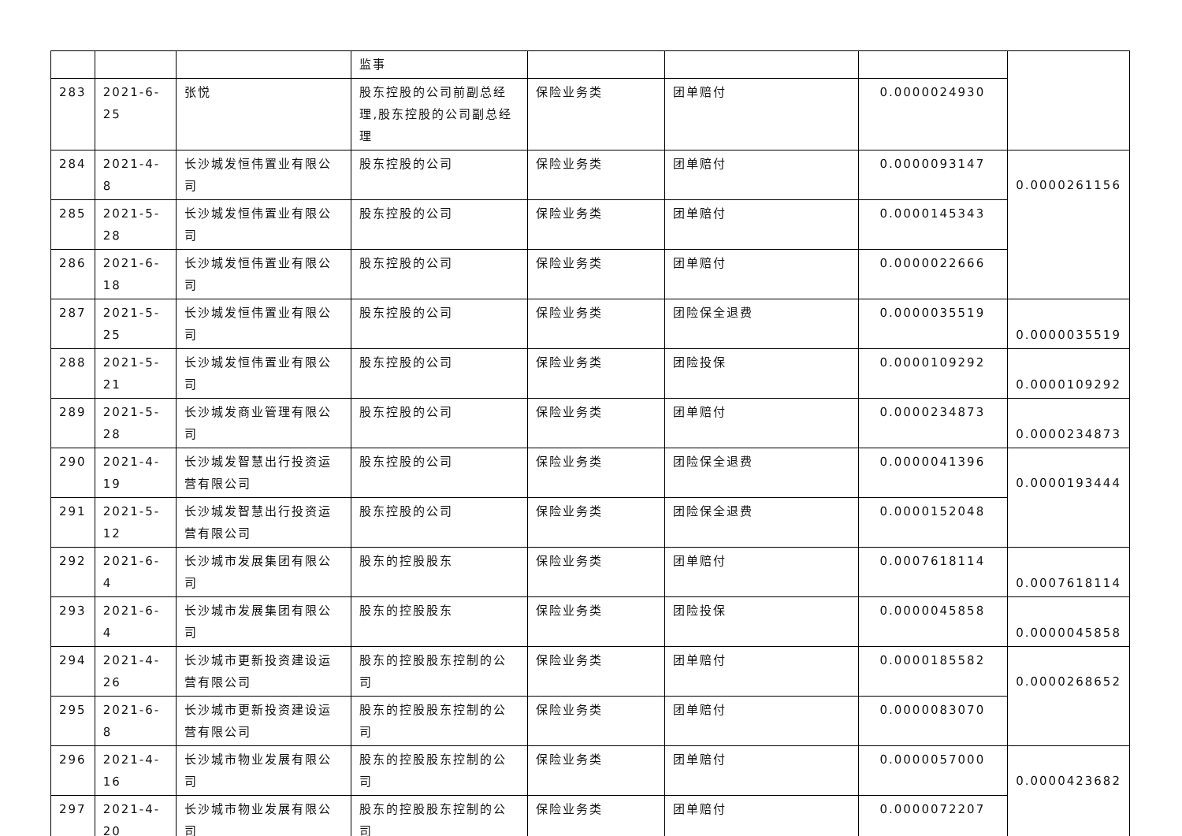| | | | 监事 | | | | |
| 283 | 2021-6-25 | 张悦 | 股东控股的公司前副总经理,股东控股的公司副总经理 | 保险业务类 | 团单赔付 | 0.0000024930 | |
| 284 | 2021-4-8 | 长沙城发恒伟置业有限公司 | 股东控股的公司 | 保险业务类 | 团单赔付 | 0.0000093147 | 0.0000261156 |
| 285 | 2021-5-28 | 长沙城发恒伟置业有限公司 | 股东控股的公司 | 保险业务类 | 团单赔付 | 0.0000145343 | |
| 286 | 2021-6-18 | 长沙城发恒伟置业有限公司 | 股东控股的公司 | 保险业务类 | 团单赔付 | 0.0000022666 | |
| 287 | 2021-5-25 | 长沙城发恒伟置业有限公司 | 股东控股的公司 | 保险业务类 | 团险保全退费 | 0.0000035519 | 0.0000035519 |
| 288 | 2021-5-21 | 长沙城发恒伟置业有限公司 | 股东控股的公司 | 保险业务类 | 团险投保 | 0.0000109292 | 0.0000109292 |
| 289 | 2021-5-28 | 长沙城发商业管理有限公司 | 股东控股的公司 | 保险业务类 | 团单赔付 | 0.0000234873 | 0.0000234873 |
| 290 | 2021-4-19 | 长沙城发智慧出行投资运营有限公司 | 股东控股的公司 | 保险业务类 | 团险保全退费 | 0.0000041396 | 0.0000193444 |
| 291 | 2021-5-12 | 长沙城发智慧出行投资运营有限公司 | 股东控股的公司 | 保险业务类 | 团险保全退费 | 0.0000152048 | |
| 292 | 2021-6-4 | 长沙城市发展集团有限公司 | 股东的控股股东 | 保险业务类 | 团单赔付 | 0.0007618114 | 0.0007618114 |
| 293 | 2021-6-4 | 长沙城市发展集团有限公司 | 股东的控股股东 | 保险业务类 | 团险投保 | 0.0000045858 | 0.0000045858 |
| 294 | 2021-4-26 | 长沙城市更新投资建设运营有限公司 | 股东的控股股东控制的公司 | 保险业务类 | 团单赔付 | 0.0000185582 | 0.0000268652 |
| 295 | 2021-6-8 | 长沙城市更新投资建设运营有限公司 | 股东的控股股东控制的公司 | 保险业务类 | 团单赔付 | 0.0000083070 | |
| 296 | 2021-4-16 | 长沙城市物业发展有限公司 | 股东的控股股东控制的公司 | 保险业务类 | 团单赔付 | 0.0000057000 | 0.0000423682 |
| 297 | 2021-4-20 | 长沙城市物业发展有限公司 | 股东的控股股东控制的公司 | 保险业务类 | 团单赔付 | 0.0000072207 | |